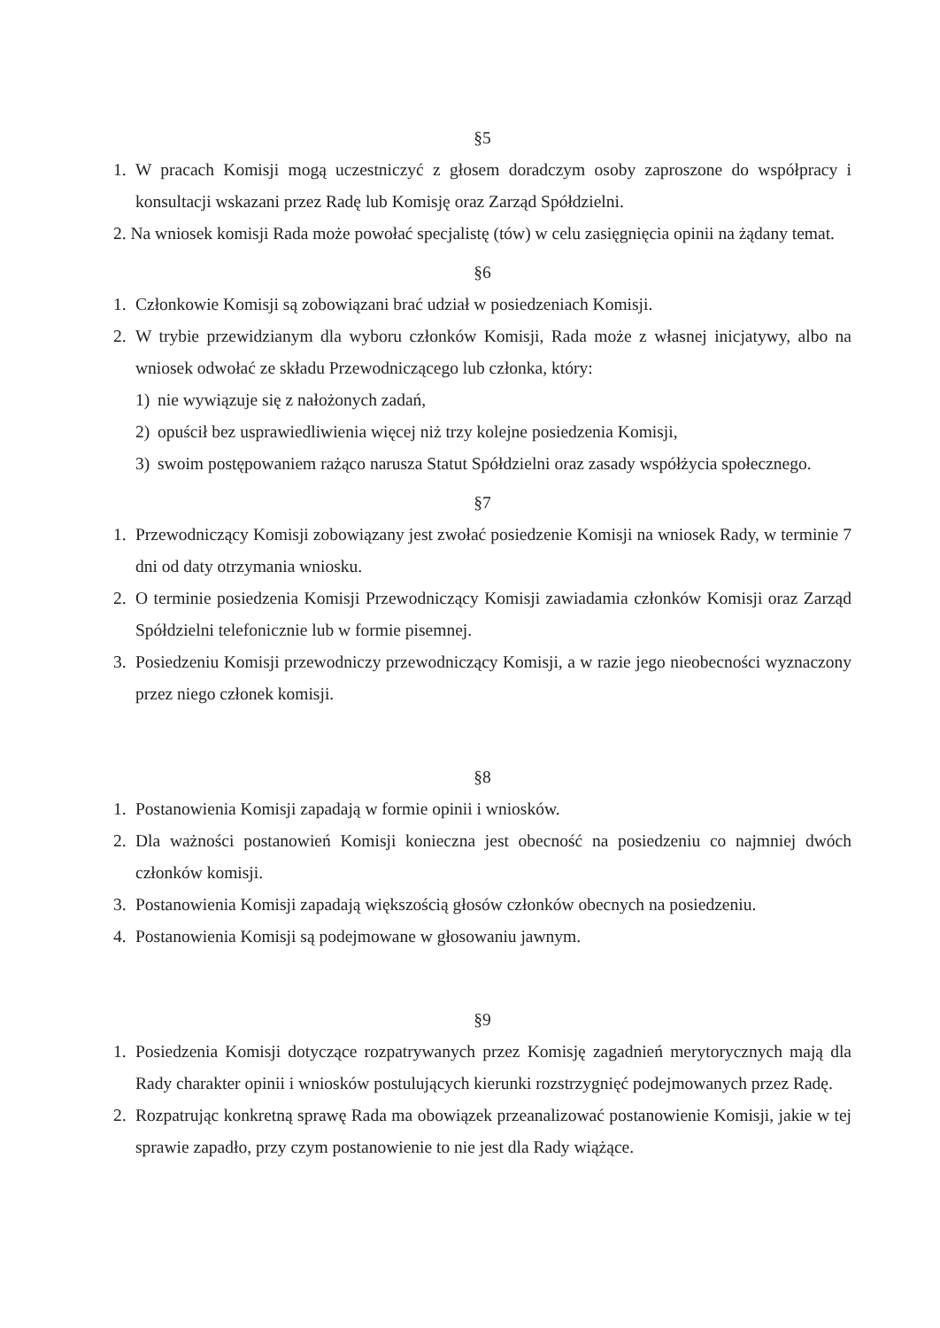§5
1. W pracach Komisji mogą uczestniczyć z głosem doradczym osoby zaproszone do współpracy i konsultacji wskazani przez Radę lub Komisję oraz Zarząd Spółdzielni.
2. Na wniosek komisji Rada może powołać specjalistę (tów) w celu zasięgnięcia opinii na żądany temat.
§6
1. Członkowie Komisji są zobowiązani brać udział w posiedzeniach Komisji.
2. W trybie przewidzianym dla wyboru członków Komisji, Rada może z własnej inicjatywy, albo na wniosek odwołać ze składu Przewodniczącego lub członka, który:
1) nie wywiązuje się z nałożonych zadań,
2) opuścił bez usprawiedliwienia więcej niż trzy kolejne posiedzenia Komisji,
3) swoim postępowaniem rażąco narusza Statut Spółdzielni oraz zasady współżycia społecznego.
§7
1. Przewodniczący Komisji zobowiązany jest zwołać posiedzenie Komisji na wniosek Rady, w terminie 7 dni od daty otrzymania wniosku.
2. O terminie posiedzenia Komisji Przewodniczący Komisji zawiadamia członków Komisji oraz Zarząd Spółdzielni telefonicznie lub w formie pisemnej.
3. Posiedzeniu Komisji przewodniczy przewodniczący Komisji, a w razie jego nieobecności wyznaczony przez niego członek komisji.
§8
1. Postanowienia Komisji zapadają w formie opinii i wniosków.
2. Dla ważności postanowień Komisji konieczna jest obecność na posiedzeniu co najmniej dwóch członków komisji.
3. Postanowienia Komisji zapadają większością głosów członków obecnych na posiedzeniu.
4. Postanowienia Komisji są podejmowane w głosowaniu jawnym.
§9
1. Posiedzenia Komisji dotyczące rozpatrywanych przez Komisję zagadnień merytorycznych mają dla Rady charakter opinii i wniosków postulujących kierunki rozstrzygnięć podejmowanych przez Radę.
2. Rozpatrując konkretną sprawę Rada ma obowiązek przeanalizować postanowienie Komisji, jakie w tej sprawie zapadło, przy czym postanowienie to nie jest dla Rady wiążące.